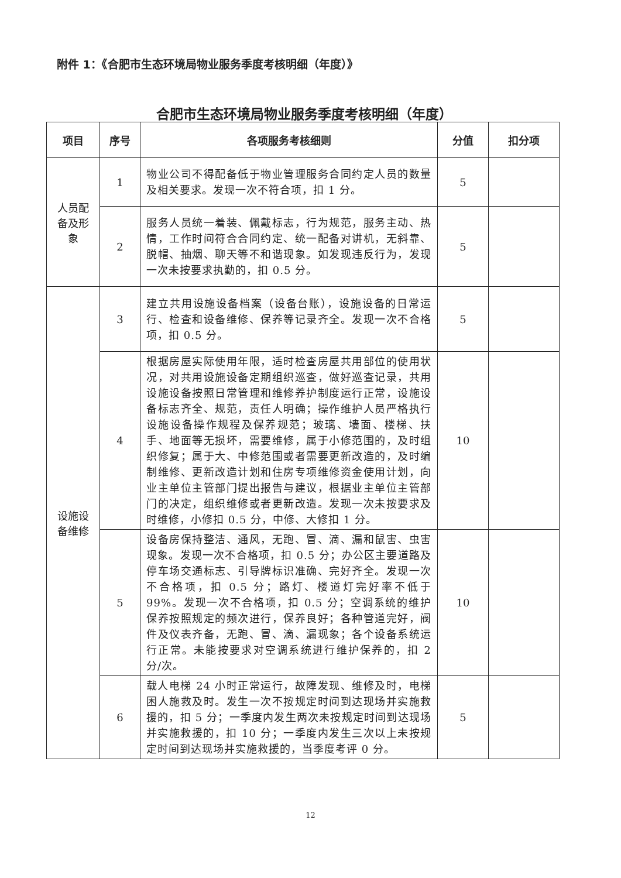附件 1：《合肥市生态环境局物业服务季度考核明细（年度）》
合肥市生态环境局物业服务季度考核明细（年度）
| 项目 | 序号 | 各项服务考核细则 | 分值 | 扣分项 |
| --- | --- | --- | --- | --- |
| 人员配 备及形 象 | 1 | 物业公司不得配备低于物业管理服务合同约定人员的数量及相关要求。发现一次不符合项，扣 1 分。 | 5 | |
| | 2 | 服务人员统一着装、佩戴标志，行为规范，服务主动、热情，工作时间符合合同约定、统一配备对讲机，无斜靠、脱帽、抽烟、聊天等不和谐现象。如发现违反行为，发现一次未按要求执勤的，扣 0.5 分。 | 5 | |
| 设施设 备维修 | 3 | 建立共用设施设备档案（设备台账），设施设备的日常运行、检查和设备维修、保养等记录齐全。发现一次不合格项，扣 0.5 分。 | 5 | |
| | 4 | 根据房屋实际使用年限，适时检查房屋共用部位的使用状况，对共用设施设备定期组织巡查，做好巡查记录，共用设施设备按照日常管理和维修养护制度运行正常，设施设备标志齐全、规范，责任人明确；操作维护人员严格执行设施设备操作规程及保养规范；玻璃、墙面、楼梯、扶手、地面等无损坏，需要维修，属于小修范围的，及时组织修复；属于大、中修范围或者需要更新改造的，及时编制维修、更新改造计划和住房专项维修资金使用计划，向业主单位主管部门提出报告与建议，根据业主单位主管部门的决定，组织维修或者更新改造。发现一次未按要求及时维修，小修扣 0.5 分，中修、大修扣 1 分。 | 10 | |
| | 5 | 设备房保持整洁、通风，无跑、冒、滴、漏和鼠害、虫害现象。发现一次不合格项，扣 0.5 分；办公区主要道路及停车场交通标志、引导牌标识准确、完好齐全。发现一次不合格项，扣 0.5 分；路灯、楼道灯完好率不低于 99%。发现一次不合格项，扣 0.5 分；空调系统的维护保养按照规定的频次进行，保养良好；各种管道完好，阀件及仪表齐备，无跑、冒、滴、漏现象；各个设备系统运行正常。未能按要求对空调系统进行维护保养的，扣 2 分/次。 | 10 | |
| | 6 | 载人电梯 24 小时正常运行，故障发现、维修及时，电梯困人施救及时。发生一次不按规定时间到达现场并实施救援的，扣 5 分；一季度内发生两次未按规定时间到达现场并实施救援的，扣 10 分；一季度内发生三次以上未按规定时间到达现场并实施救援的，当季度考评 0 分。 | 5 | |
12